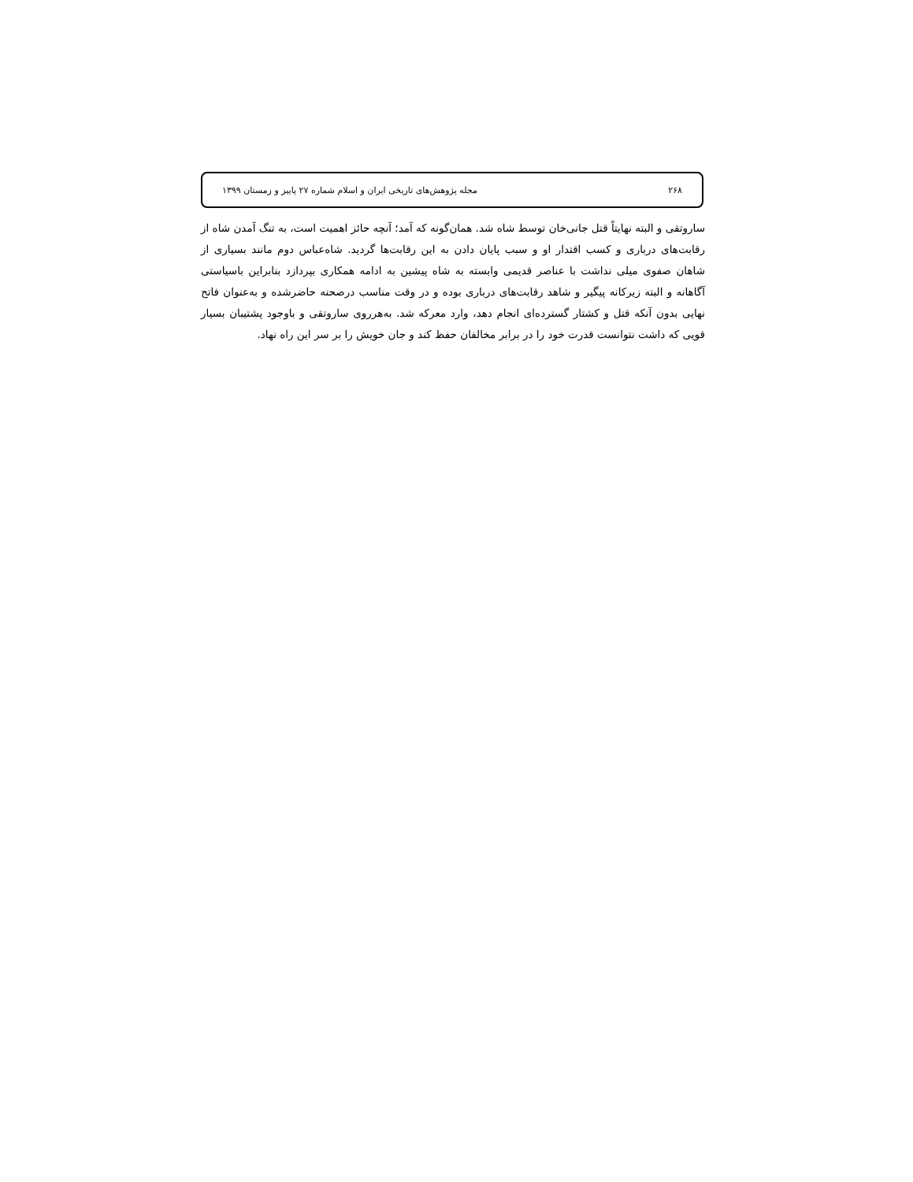۲۶۸ مجله پژوهش‌های تاریخی ایران و اسلام شماره ۲۷ پاییز و زمستان ۱۳۹۹
ساروتقی و البته نهایتاً قتل جانی‌خان توسط شاه شد. همان‌گونه که آمد؛ آنچه حائز اهمیت است، به تنگ آمدن شاه از رقابت‌های درباری و کسب اقتدار او و سبب پایان دادن به این رقابت‌ها گردید. شاه‌عباس دوم مانند بسیاری از شاهان صفوی میلی نداشت با عناصر قدیمی وابسته به شاه پیشین به ادامه همکاری بپردازد بنابراین باسیاستی آگاهانه و البته زیرکانه پیگیر و شاهد رقابت‌های درباری بوده و در وقت مناسب درصحنه حاضرشده و به‌عنوان فاتح نهایی بدون آنکه قتل و کشتار گسترده‌ای انجام دهد، وارد معرکه شد. به‌هرروی ساروتقی و باوجود پشتیبان بسیار قویی که داشت نتوانست قدرت خود را در برابر مخالفان حفظ کند و جان خویش را بر سر این راه نهاد.